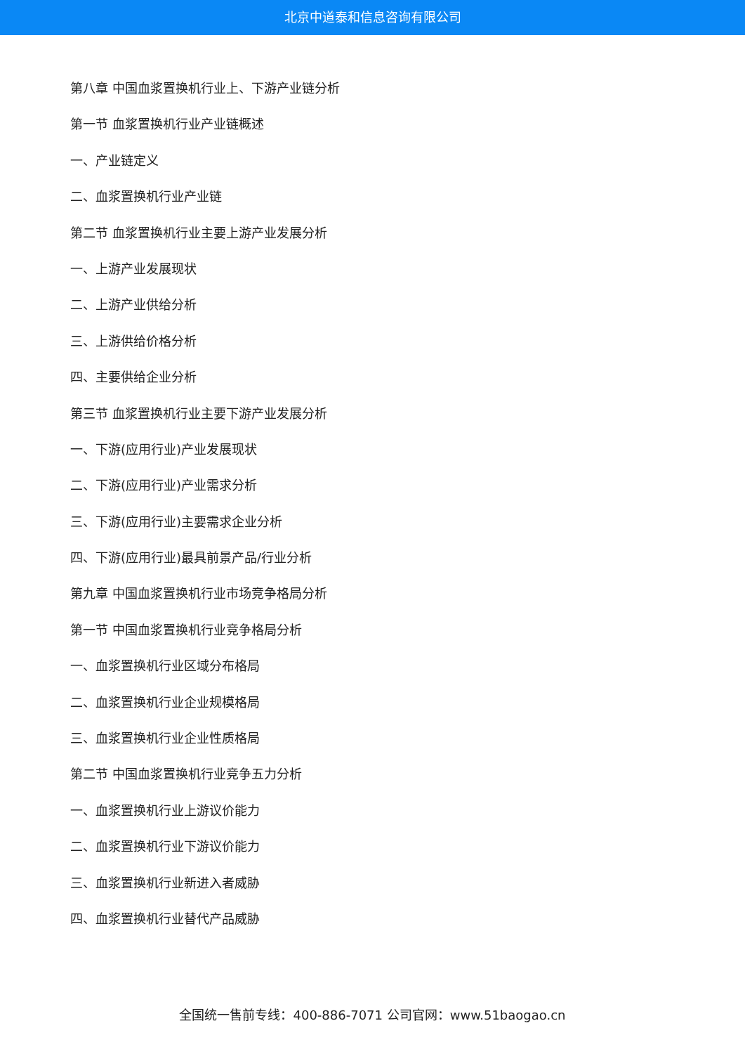北京中道泰和信息咨询有限公司
第八章 中国血浆置换机行业上、下游产业链分析
第一节 血浆置换机行业产业链概述
一、产业链定义
二、血浆置换机行业产业链
第二节 血浆置换机行业主要上游产业发展分析
一、上游产业发展现状
二、上游产业供给分析
三、上游供给价格分析
四、主要供给企业分析
第三节 血浆置换机行业主要下游产业发展分析
一、下游(应用行业)产业发展现状
二、下游(应用行业)产业需求分析
三、下游(应用行业)主要需求企业分析
四、下游(应用行业)最具前景产品/行业分析
第九章 中国血浆置换机行业市场竞争格局分析
第一节 中国血浆置换机行业竞争格局分析
一、血浆置换机行业区域分布格局
二、血浆置换机行业企业规模格局
三、血浆置换机行业企业性质格局
第二节 中国血浆置换机行业竞争五力分析
一、血浆置换机行业上游议价能力
二、血浆置换机行业下游议价能力
三、血浆置换机行业新进入者威胁
四、血浆置换机行业替代产品威胁
全国统一售前专线：400-886-7071 公司官网：www.51baogao.cn